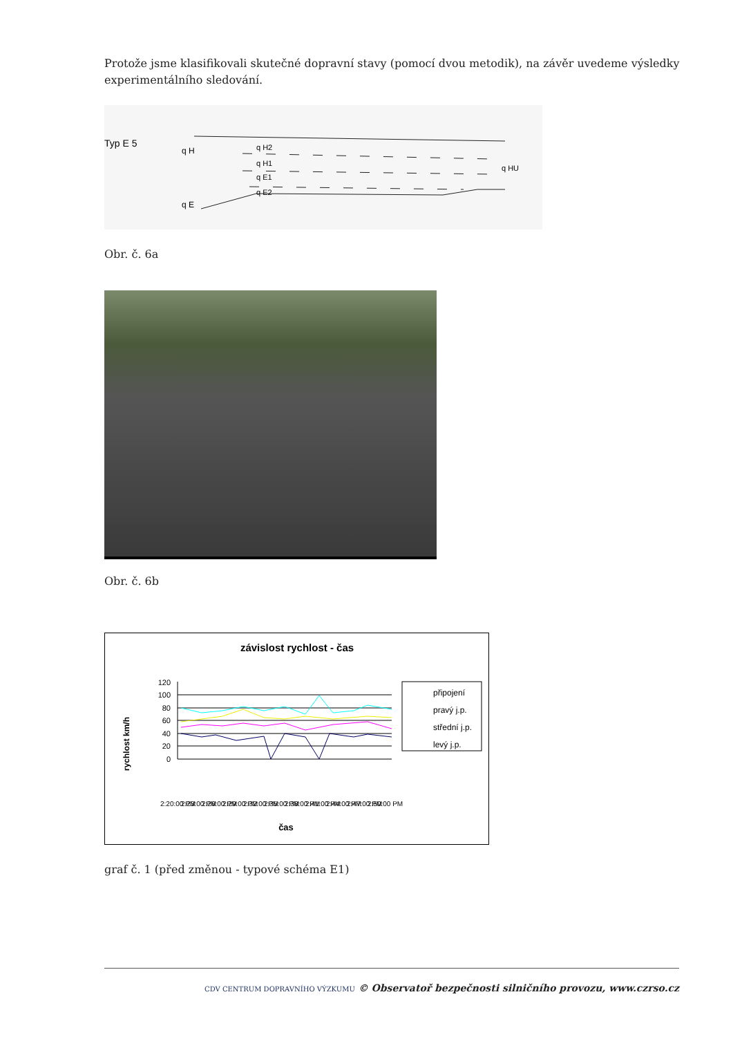Protože jsme klasifikovali skutečné dopravní stavy (pomocí dvou metodik), na závěr uvedeme výsledky experimentálního sledování.
Typ E 5
q H
q H2
q H1
q E1
q E2
q E
q HU
Obr. č. 6a
Obr. č. 6b
závislost rychlost - čas
rychlost km/h
120
100
80
60
40
20
0
připojení
pravý j.p.
střední j.p.
levý j.p.
2:20:00 PM
2:23:00 PM
2:26:00 PM
2:29:00 PM
2:32:00 PM
2:35:00 PM
2:38:00 PM
2:41:00 PM
2:44:00 PM
2:47:00 PM
2:50:00 PM
čas
graf č. 1 (před změnou - typové schéma E1)
CDV CENTRUM DOPRAVNÍHO VÝZKUMU © Observatoř bezpečnosti silničního provozu, www.czrso.cz